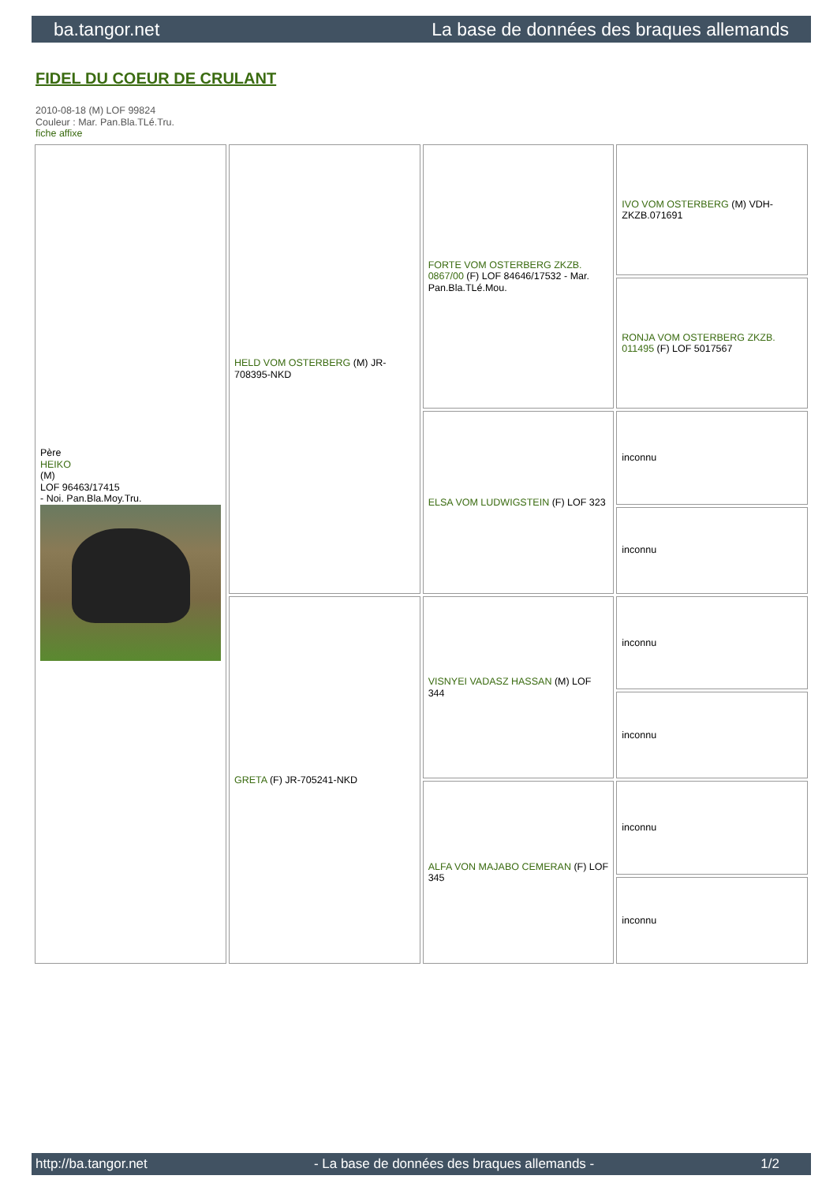ba.tangor.net La base de données des braques allemands
FIDEL DU COEUR DE CRULANT
2010-08-18 (M) LOF 99824
Couleur : Mar. Pan.Bla.TLé.Tru.
fiche affixe
| Père HEIKO (M) LOF 96463/17415 - Noi. Pan.Bla.Moy.Tru. | HELD VOM OSTERBERG (M) JR-708395-NKD | FORTE VOM OSTERBERG ZKZB. 0867/00 (F) LOF 84646/17532 - Mar. Pan.Bla.TLé.Mou. | IVO VOM OSTERBERG (M) VDH-ZKZB.071691 |
| | | | RONJA VOM OSTERBERG ZKZB. 011495 (F) LOF 5017567 |
| | | ELSA VOM LUDWIGSTEIN (F) LOF 323 | inconnu |
| | | | inconnu |
| | GRETA (F) JR-705241-NKD | VISNYEI VADASZ HASSAN (M) LOF 344 | inconnu |
| | | | inconnu |
| | | ALFA VON MAJABO CEMERAN (F) LOF 345 | inconnu |
| | | | inconnu |
http://ba.tangor.net - La base de données des braques allemands - 1/2